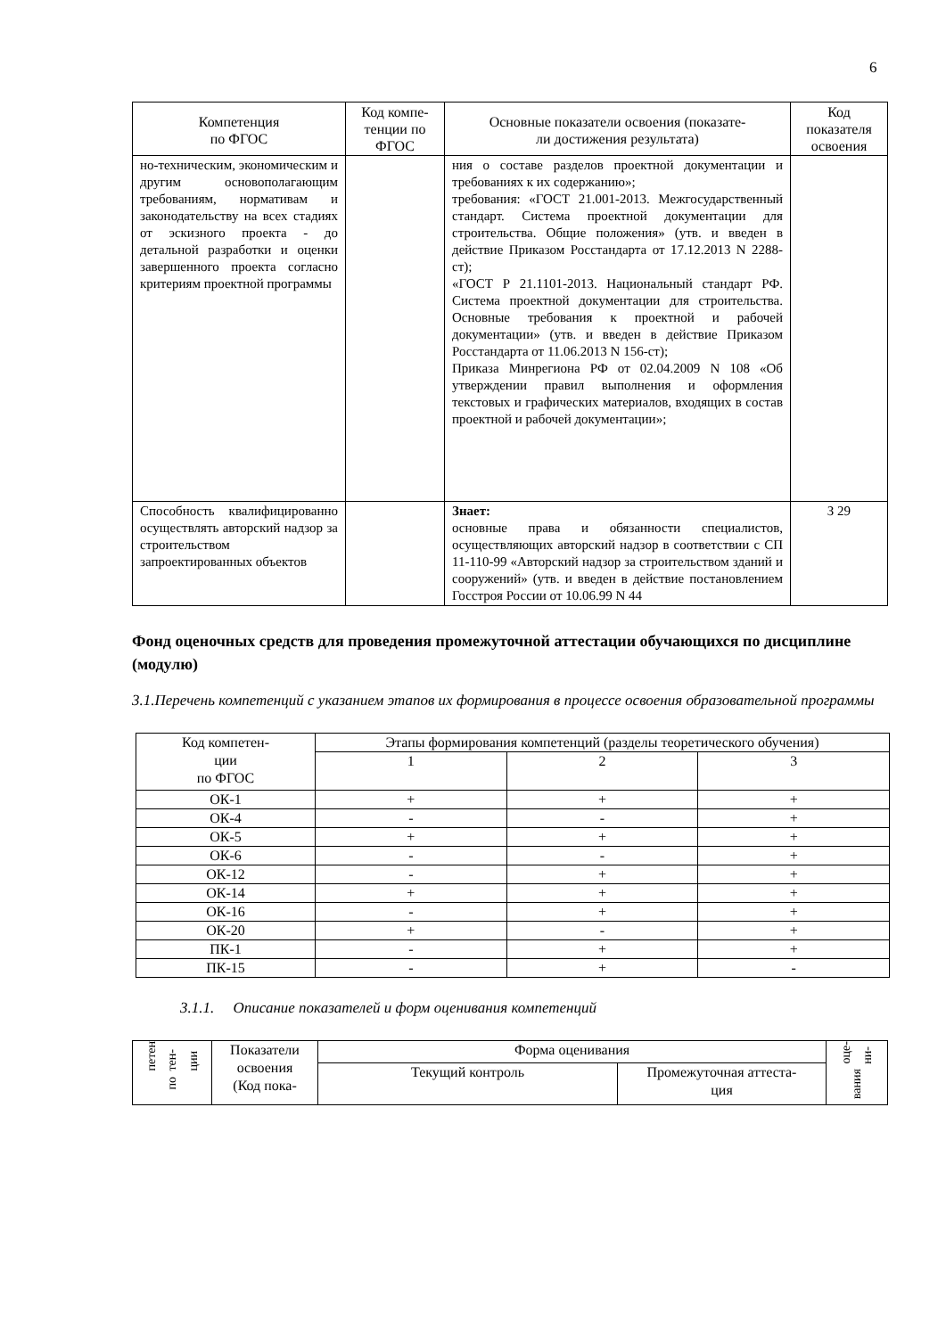6
| Компетенция по ФГОС | Код компе- тенции по ФГОС | Основные показатели освоения (показате- ли достижения результата) | Код показателя освоения |
| --- | --- | --- | --- |
| но-техническим, экономическим и другим основополагающим требованиям, нормативам и законодательству на всех стадиях от эскизного проекта - до детальной разработки и оценки завершенного проекта согласно критериям проектной программы | | ния о составе разделов проектной документации и требованиях к их содержанию»; требования: «ГОСТ 21.001-2013. Межгосударственный стандарт. Система проектной документации для строительства. Общие положения» (утв. и введен в действие Приказом Росстандарта от 17.12.2013 N 2288-ст); «ГОСТ Р 21.1101-2013. Национальный стандарт РФ. Система проектной документации для строительства. Основные требования к проектной и рабочей документации» (утв. и введен в действие Приказом Росстандарта от 11.06.2013 N 156-ст); Приказа Минрегиона РФ от 02.04.2009 N 108 «Об утверждении правил выполнения и оформления текстовых и графических материалов, входящих в состав проектной и рабочей документации»; | |
| Способность квалифицированно осуществлять авторский надзор за строительством запроектированных объектов | | Знает: основные права и обязанности специалистов, осуществляющих авторский надзор в соответствии с СП 11-110-99 «Авторский надзор за строительством зданий и сооружений» (утв. и введен в действие постановлением Госстроя России от 10.06.99 N 44 | З 29 |
Фонд оценочных средств для проведения промежуточной аттестации обучающихся по дисциплине (модулю)
3.1.Перечень компетенций с указанием этапов их формирования в процессе освоения образовательной программы
| Код компетен- ции по ФГОС | Этапы формирования компетенций (разделы теоретического обучения) | | |
| --- | --- | --- | --- |
| | 1 | 2 | 3 |
| ОК-1 | + | + | + |
| ОК-4 | - | - | + |
| ОК-5 | + | + | + |
| ОК-6 | - | - | + |
| ОК-12 | - | + | + |
| ОК-14 | + | + | + |
| ОК-16 | - | + | + |
| ОК-20 | + | - | + |
| ПК-1 | - | + | + |
| ПК-15 | - | + | - |
3.1.1. Описание показателей и форм оценивания компетенций
| петен тен- ции по | Показатели освоения (Код пока- | Форма оценивания | | оце- ни- вания |
| | | Текущий контроль | Промежуточная аттеста- ция | |